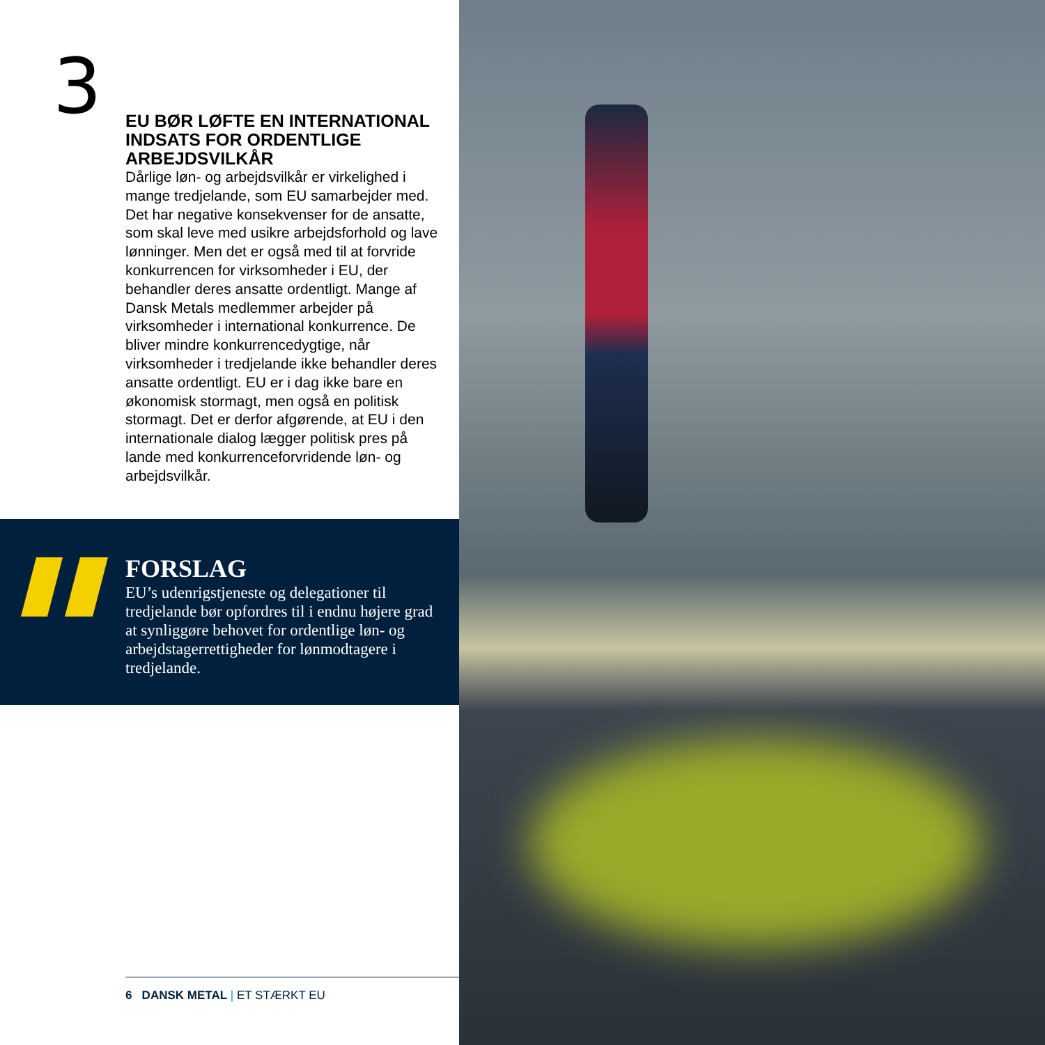3
EU BØR LØFTE EN INTERNATIONAL INDSATS FOR ORDENTLIGE ARBEJDSVILKÅR
Dårlige løn- og arbejdsvilkår er virkelighed i mange tredjelande, som EU samarbejder med. Det har negative konsekvenser for de ansatte, som skal leve med usikre arbejdsfor­hold og lave lønninger. Men det er også med til at forvride konkurrencen for virksomheder i EU, der behandler deres ansatte ordentligt. Mange af Dansk Metals medlemmer arbejder på virksomheder i international konkurrence. De bliver mindre konkurrencedygtige, når virksomheder i tredjelande ikke behandler deres ansatte ordentligt. EU er i dag ikke bare en økonomisk stormagt, men også en politisk stormagt. Det er derfor afgørende, at EU i den internationale dialog lægger politisk pres på lande med konkurrenceforvridende løn- og arbejdsvilkår.
FORSLAG
EU’s udenrigstjeneste og delegationer til tredjelande bør opfordres til i endnu højere grad at synliggøre behovet for ordentlige løn- og arbejdstagerrettigheder for lønmodtagere i tredjelande.
6 DANSK METAL | ET STÆRKT EU